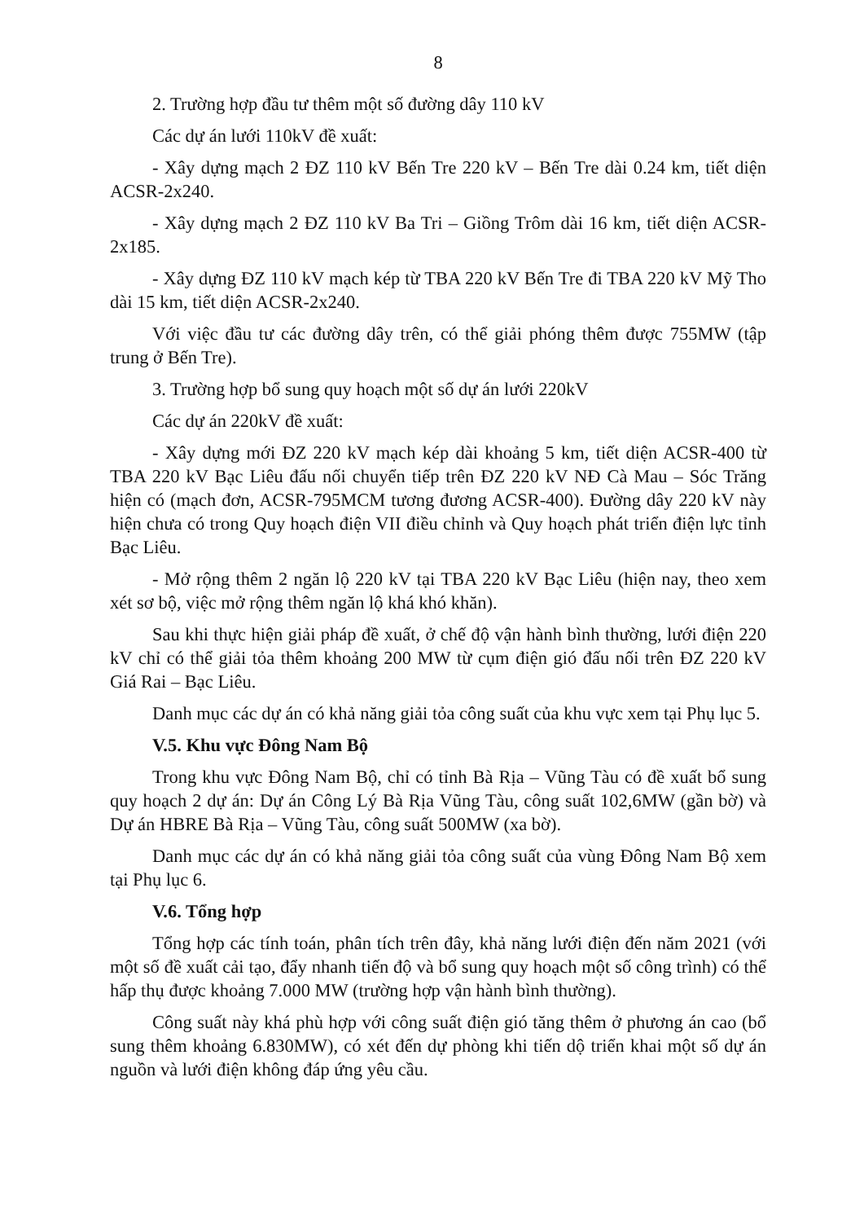8
2. Trường hợp đầu tư thêm một số đường dây 110 kV
Các dự án lưới 110kV đề xuất:
- Xây dựng mạch 2 ĐZ 110 kV Bến Tre 220 kV – Bến Tre dài 0.24 km, tiết diện ACSR-2x240.
- Xây dựng mạch 2 ĐZ 110 kV Ba Tri – Giồng Trôm dài 16 km, tiết diện ACSR-2x185.
- Xây dựng ĐZ 110 kV mạch kép từ TBA 220 kV Bến Tre đi TBA 220 kV Mỹ Tho dài 15 km, tiết diện ACSR-2x240.
Với việc đầu tư các đường dây trên, có thể giải phóng thêm được 755MW (tập trung ở Bến Tre).
3. Trường hợp bổ sung quy hoạch một số dự án lưới 220kV
Các dự án 220kV đề xuất:
- Xây dựng mới ĐZ 220 kV mạch kép dài khoảng 5 km, tiết diện ACSR-400 từ TBA 220 kV Bạc Liêu đấu nối chuyển tiếp trên ĐZ 220 kV NĐ Cà Mau – Sóc Trăng hiện có (mạch đơn, ACSR-795MCM tương đương ACSR-400). Đường dây 220 kV này hiện chưa có trong Quy hoạch điện VII điều chỉnh và Quy hoạch phát triển điện lực tỉnh Bạc Liêu.
- Mở rộng thêm 2 ngăn lộ 220 kV tại TBA 220 kV Bạc Liêu (hiện nay, theo xem xét sơ bộ, việc mở rộng thêm ngăn lộ khá khó khăn).
Sau khi thực hiện giải pháp đề xuất, ở chế độ vận hành bình thường, lưới điện 220 kV chỉ có thể giải tỏa thêm khoảng 200 MW từ cụm điện gió đấu nối trên ĐZ 220 kV Giá Rai – Bạc Liêu.
Danh mục các dự án có khả năng giải tỏa công suất của khu vực xem tại Phụ lục 5.
V.5. Khu vực Đông Nam Bộ
Trong khu vực Đông Nam Bộ, chỉ có tỉnh Bà Rịa – Vũng Tàu có đề xuất bổ sung quy hoạch 2 dự án: Dự án Công Lý Bà Rịa Vũng Tàu, công suất 102,6MW (gần bờ) và Dự án HBRE Bà Rịa – Vũng Tàu, công suất 500MW (xa bờ).
Danh mục các dự án có khả năng giải tỏa công suất của vùng Đông Nam Bộ xem tại Phụ lục 6.
V.6. Tổng hợp
Tổng hợp các tính toán, phân tích trên đây, khả năng lưới điện đến năm 2021 (với một số đề xuất cải tạo, đẩy nhanh tiến độ và bổ sung quy hoạch một số công trình) có thể hấp thụ được khoảng 7.000 MW (trường hợp vận hành bình thường).
Công suất này khá phù hợp với công suất điện gió tăng thêm ở phương án cao (bổ sung thêm khoảng 6.830MW), có xét đến dự phòng khi tiến dộ triển khai một số dự án nguồn và lưới điện không đáp ứng yêu cầu.